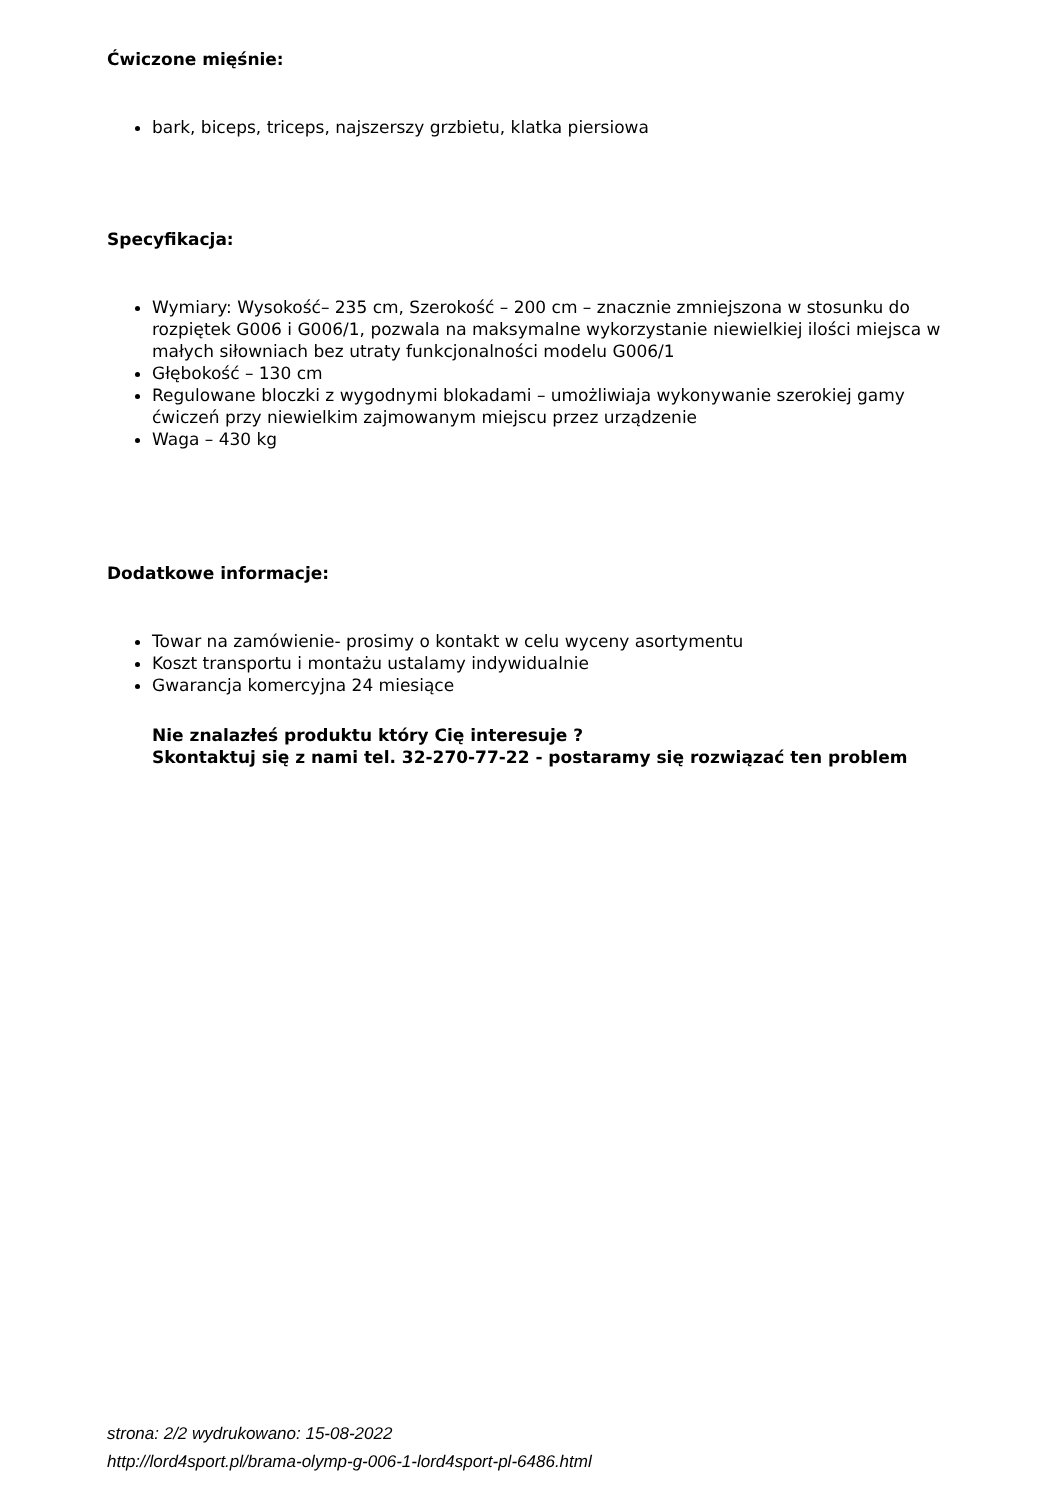Ćwiczone mięśnie:
bark, biceps, triceps, najszerszy grzbietu, klatka piersiowa
Specyfikacja:
Wymiary: Wysokość– 235 cm, Szerokość – 200 cm – znacznie zmniejszona w stosunku do rozpiętek G006 i G006/1, pozwala na maksymalne wykorzystanie niewielkiej ilości miejsca w małych siłowniach bez utraty funkcjonalności modelu G006/1
Głębokość – 130 cm
Regulowane bloczki z wygodnymi blokadami – umożliwiaja wykonywanie szerokiej gamy ćwiczeń przy niewielkim zajmowanym miejscu przez urządzenie
Waga – 430 kg
Dodatkowe informacje:
Towar na zamówienie- prosimy o kontakt w celu wyceny asortymentu
Koszt transportu i montażu ustalamy indywidualnie
Gwarancja komercyjna 24 miesiące
Nie znalazłeś produktu który Cię interesuje ?
Skontaktuj się z nami tel. 32-270-77-22 - postaramy się rozwiązać ten problem
strona: 2/2 wydrukowano: 15-08-2022
http://lord4sport.pl/brama-olymp-g-006-1-lord4sport-pl-6486.html